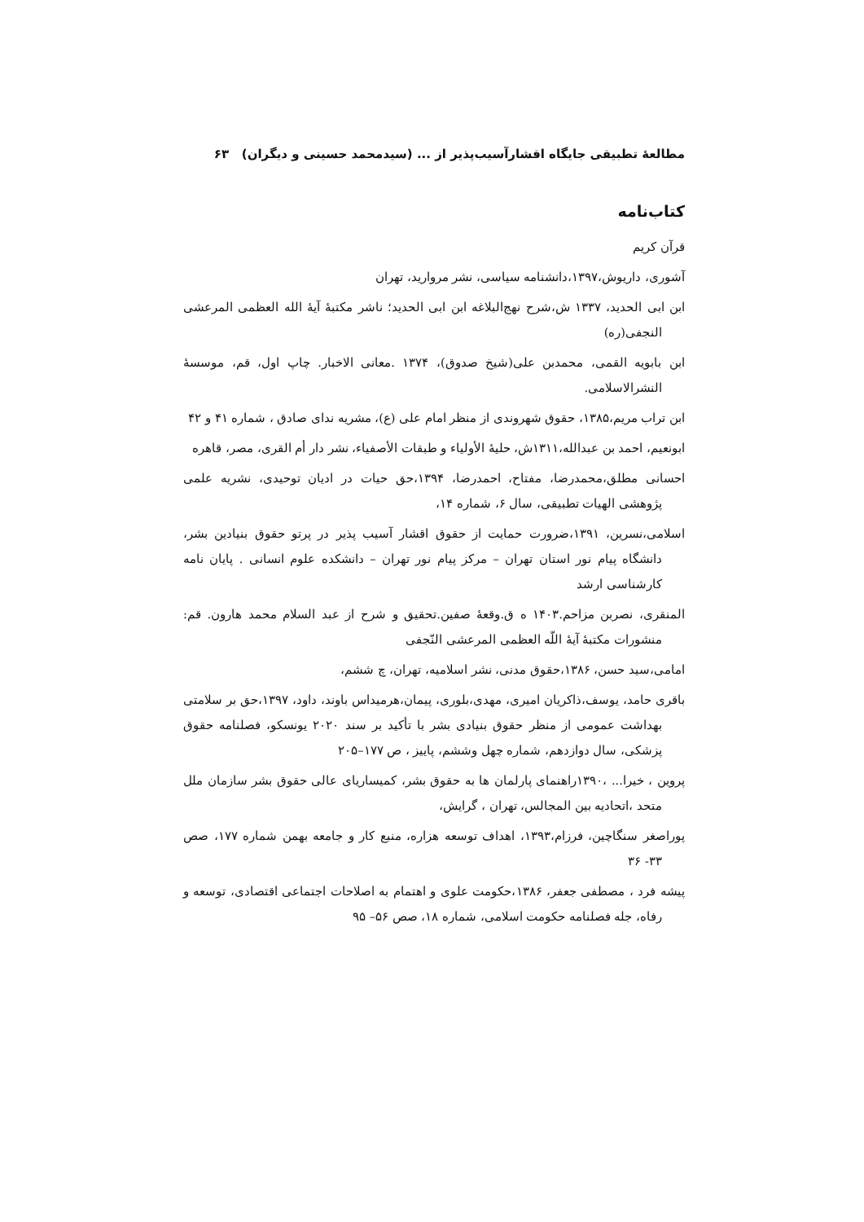مطالعهٔ تطبیقی جایگاه اقشارآسیب‌پذیر از ... (سیدمحمد حسینی و دیگران) ۶۳
کتاب‌نامه
قرآن کریم
آشوری، داریوش،۱۳۹۷،دانشنامه سیاسی، نشر مروارید، تهران
ابن ابی الحدید، ۱۳۳۷ ش،شرح نهج‌البلاغه ابن ابی الحدید؛ ناشر مکتبهٔ آیهٔ الله العظمی المرعشی النجفی(ره)
ابن بابویه القمی، محمدبن علی(شیخ صدوق)، ۱۳۷۴ .معانی الاخبار. چاپ اول، قم، موسسهٔ النشرالاسلامی.
ابن تراب مریم،۱۳۸۵، حقوق شهروندی از منظر امام علی (ع)، مشریه ندای صادق ، شماره ۴۱ و ۴۲
ابونعیم، احمد بن عبدالله،۱۳۱۱ش، حلیهٔ الأولیاء و طبقات الأصفیاء، نشر دار أم القری، مصر، قاهره
احسانی مطلق،محمدرضا، مفتاح، احمدرضا، ۱۳۹۴،حق حیات در ادیان توحیدی، نشریه علمی پژوهشی الهیات تطبیقی، سال ۶، شماره ۱۴،
اسلامی،نسرین، ۱۳۹۱،ضرورت حمایت از حقوق اقشار آسیب پذیر در پرتو حقوق بنیادین بشر، دانشگاه پیام نور استان تهران – مرکز پیام نور تهران – دانشکده علوم انسانی . پایان نامه کارشناسی ارشد
المنقری، نصربن مزاحم.۱۴۰۳ ه ق.وقعهٔ صفین.تحقیق و شرح از عبد السلام محمد هارون. قم: منشورات مکتبهٔ آیهٔ اللّه العظمی المرعشی النّجفی
امامی،سید حسن، ۱۳۸۶،حقوق مدنی، نشر اسلامیه، تهران، چ ششم،
باقری حامد، یوسف،ذاکریان امیری، مهدی،بلوری، پیمان،هرمیداس باوند، داود، ۱۳۹۷،حق بر سلامتی بهداشت عمومی از منظر حقوق بنیادی بشر با تأکید بر سند ۲۰۲۰ یونسکو، فصلنامه حقوق پزشکی، سال دوازدهم، شماره چهل وششم، پاییز ، ص ۱۷۷–۲۰۵
پروین ، خیرا... ،۱۳۹۰راهنمای پارلمان ها به حقوق بشر، کمیساریای عالی حقوق بشر سازمان ملل متحد ،اتحادیه بین المجالس، تهران ، گرایش،
پوراصغر سنگاچین، فرزام،۱۳۹۳، اهداف توسعه هزاره، منبع کار و جامعه بهمن شماره ۱۷۷، صص ۳۳- ۳۶
پیشه فرد ، مصطفی جعفر، ۱۳۸۶،حکومت علوی و اهتمام به اصلاحات اجتماعی اقتصادی، توسعه و رفاه، جله فصلنامه حکومت اسلامی، شماره ۱۸، صص ۵۶– ۹۵